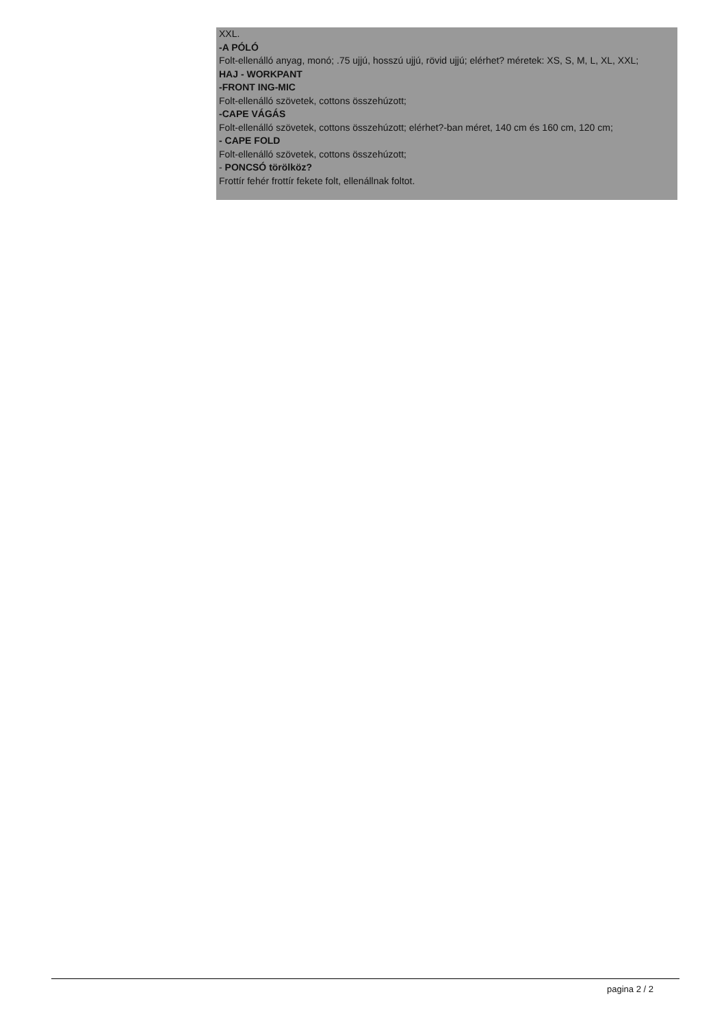XXL.
-A PÓLÓ
Folt-ellenálló anyag, monó; .75 ujjú, hosszú ujjú, rövid ujjú; elérhet? méretek: XS, S, M, L, XL, XXL;
HAJ - WORKPANT
-FRONT ING-MIC
Folt-ellenálló szövetek, cottons összehúzott;
-CAPE VÁGÁS
Folt-ellenálló szövetek, cottons összehúzott; elérhet?-ban méret, 140 cm és 160 cm, 120 cm;
- CAPE FOLD
Folt-ellenálló szövetek, cottons összehúzott;
- PONCSÓ törölköz?
Frottír fehér frottír fekete folt, ellenállnak foltot.
pagina 2 / 2